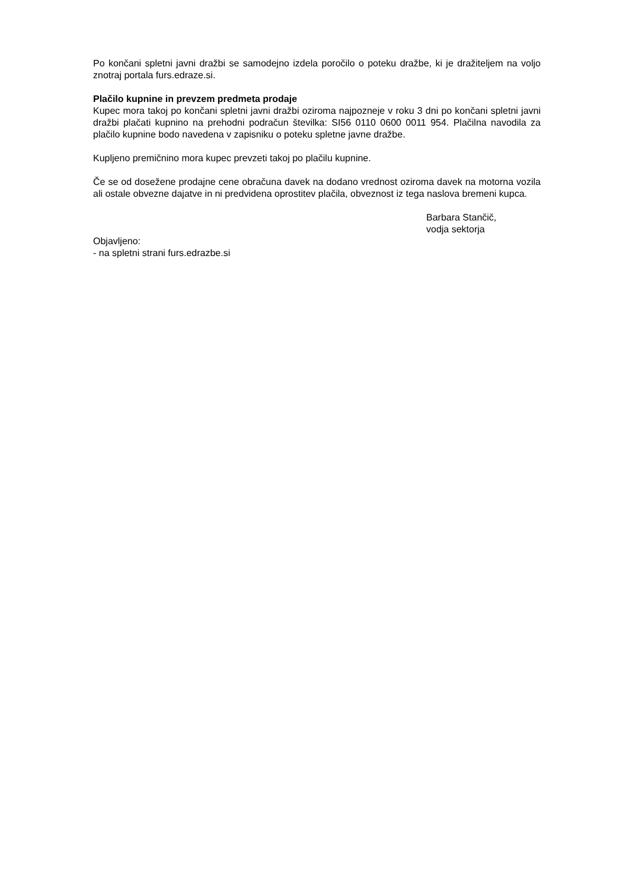Po končani spletni javni dražbi se samodejno izdela poročilo o poteku dražbe, ki je dražiteljem na voljo znotraj portala furs.edraze.si.
Plačilo kupnine in prevzem predmeta prodaje
Kupec mora takoj po končani spletni javni dražbi oziroma najpozneje v roku 3 dni po končani spletni javni dražbi plačati kupnino na prehodni podračun številka: SI56 0110 0600 0011 954. Plačilna navodila za plačilo kupnine bodo navedena v zapisniku o poteku spletne javne dražbe.
Kupljeno premičnino mora kupec prevzeti takoj po plačilu kupnine.
Če se od dosežene prodajne cene obračuna davek na dodano vrednost oziroma davek na motorna vozila ali ostale obvezne dajatve in ni predvidena oprostitev plačila, obveznost iz tega naslova bremeni kupca.
Barbara Stančič,
vodja sektorja
Objavljeno:
- na spletni strani furs.edrazbe.si